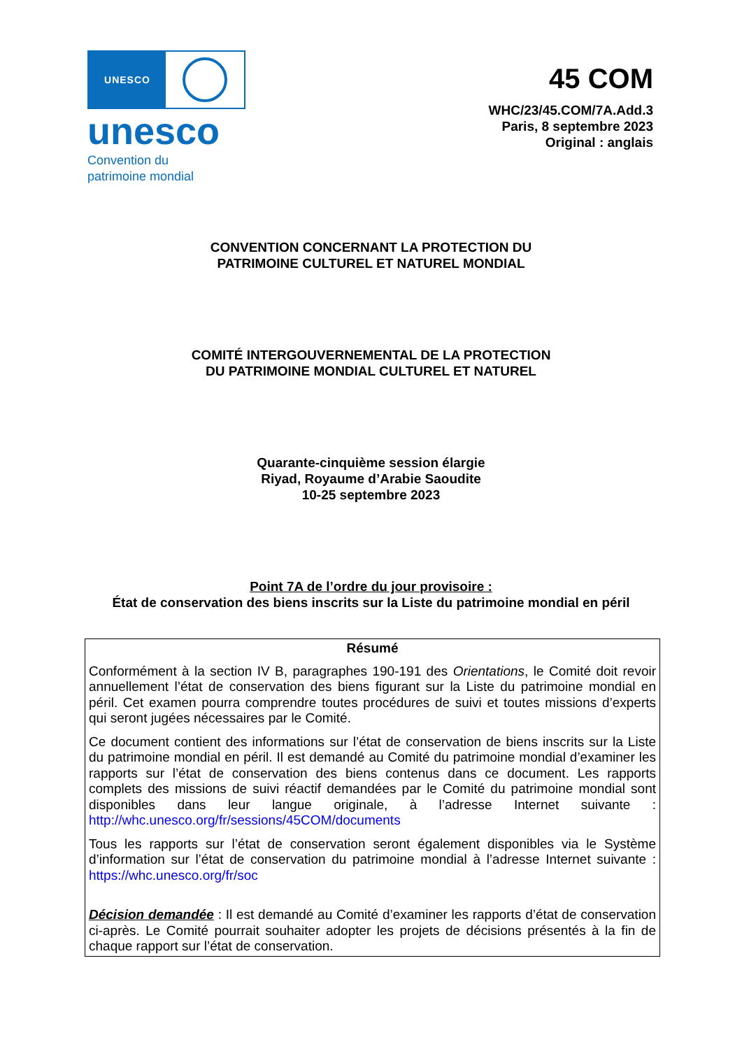UNESCO
unesco
Convention du
patrimoine mondial
45 COM
WHC/23/45.COM/7A.Add.3
Paris, 8 septembre 2023
Original : anglais
CONVENTION CONCERNANT LA PROTECTION DU
PATRIMOINE CULTUREL ET NATUREL MONDIAL
COMITÉ INTERGOUVERNEMENTAL DE LA PROTECTION
DU PATRIMOINE MONDIAL CULTUREL ET NATUREL
Quarante-cinquième session élargie
Riyad, Royaume d’Arabie Saoudite
10-25 septembre 2023
Point 7A de l’ordre du jour provisoire :
État de conservation des biens inscrits sur la Liste du patrimoine mondial en péril
Résumé
Conformément à la section IV B, paragraphes 190-191 des Orientations, le Comité doit revoir annuellement l’état de conservation des biens figurant sur la Liste du patrimoine mondial en péril. Cet examen pourra comprendre toutes procédures de suivi et toutes missions d’experts qui seront jugées nécessaires par le Comité.
Ce document contient des informations sur l’état de conservation de biens inscrits sur la Liste du patrimoine mondial en péril. Il est demandé au Comité du patrimoine mondial d’examiner les rapports sur l’état de conservation des biens contenus dans ce document. Les rapports complets des missions de suivi réactif demandées par le Comité du patrimoine mondial sont disponibles dans leur langue originale, à l’adresse Internet suivante : http://whc.unesco.org/fr/sessions/45COM/documents
Tous les rapports sur l’état de conservation seront également disponibles via le Système d’information sur l’état de conservation du patrimoine mondial à l’adresse Internet suivante : https://whc.unesco.org/fr/soc
Décision demandée : Il est demandé au Comité d’examiner les rapports d’état de conservation ci-après. Le Comité pourrait souhaiter adopter les projets de décisions présentés à la fin de chaque rapport sur l’état de conservation.